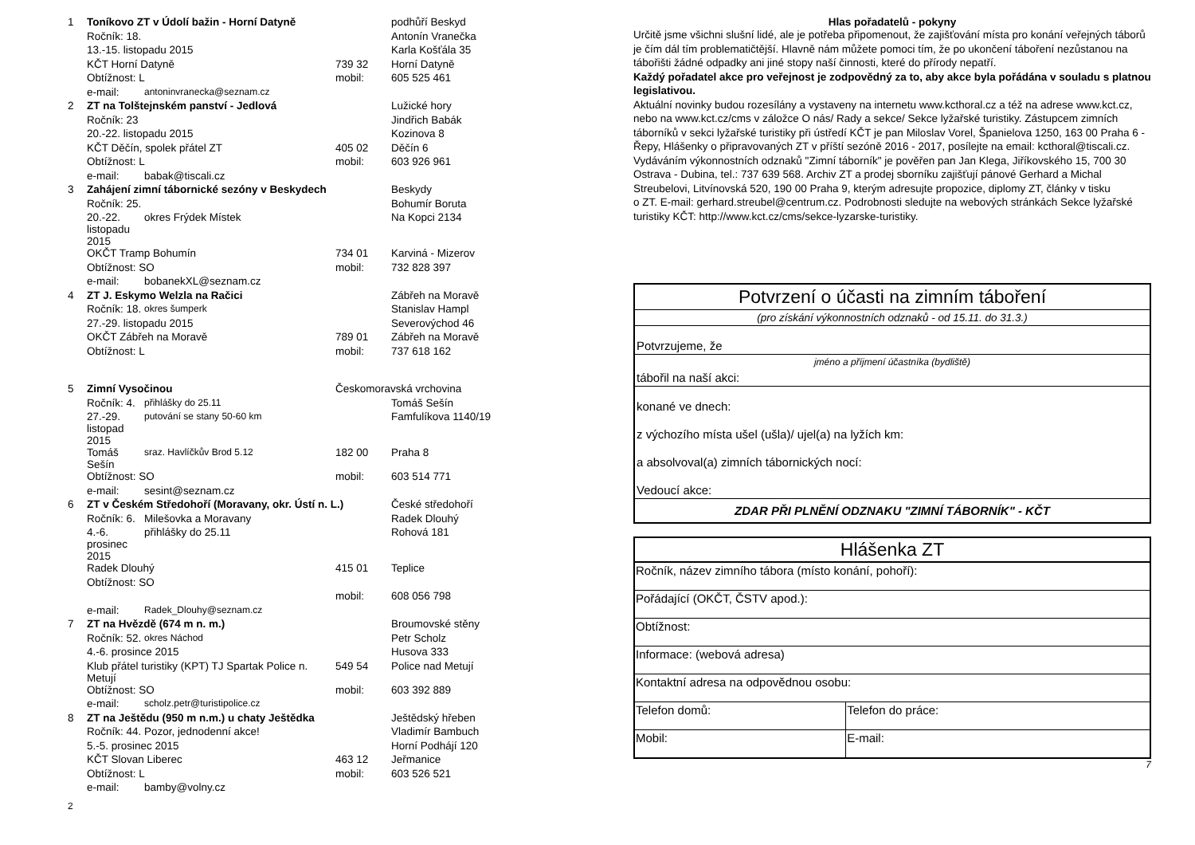| 1 | Toníkovo ZT v Údolí bažin - Horní Datyně | | | podhůří Beskyd |
| | Ročník: 18. | | | Antonín Vranečka |
| | 13.-15. listopadu 2015 | | | Karla Košťála 35 |
| | KČT Horní Datyně | | 739 32 | Horní Datyně |
| | Obtížnost: L | | mobil: | 605 525 461 |
| | e-mail: | antoninvranecka@seznam.cz | | |
| 2 | ZT na Tolštejnském panství - Jedlová | | | Lužické hory |
| | Ročník: 23 | | | Jindřich Babák |
| | 20.-22. listopadu 2015 | | | Kozinova 8 |
| | KČT Děčín, spolek přátel ZT | | 405 02 | Děčín 6 |
| | Obtížnost: L | | mobil: | 603 926 961 |
| | e-mail: | babak@tiscali.cz | | |
| 3 | Zahájení zimní tábornické sezóny v Beskydech | | | Beskydy |
| | Ročník: 25. | | | Bohumír Boruta |
| | 20.-22. listopadu 2015 | okres Frýdek Místek | | Na Kopci 2134 |
| | OKČT Tramp Bohumín | | 734 01 | Karviná - Mizerov |
| | Obtížnost: SO | | mobil: | 732 828 397 |
| | e-mail: | bobanekXL@seznam.cz | | |
| 4 | ZT J. Eskymo Welzla na Račici | | | Zábřeh na Moravě |
| | Ročník: 18. | okres šumperk | | Stanislav Hampl |
| | 27.-29. listopadu 2015 | | | Severovýchod 46 |
| | OKČT Zábřeh na Moravě | | 789 01 | Zábřeh na Moravě |
| | Obtížnost: L | | mobil: | 737 618 162 |
| 5 | Zimní Vysočinou | | Českomoravská vrchovina | |
| | Ročník: 4. | přihlášky do 25.11 | | Tomáš Sešín |
| | 27.-29. listopad 2015 | putování se stany 50-60 km | | Famfulíkova 1140/19 |
| | Tomáš Sešín | sraz. Havlíčkův Brod 5.12 | 182 00 | Praha 8 |
| | Obtížnost: SO | | mobil: | 603 514 771 |
| | e-mail: | sesint@seznam.cz | | |
| 6 | ZT v Českém Středohoří (Moravany, okr. Ústí n. L.) | | | České středohoří |
| | Ročník: 6. | Milešovka a Moravany | | Radek Dlouhý |
| | 4.-6. prosinec 2015 | přihlášky do 25.11 | | Rohová 181 |
| | Radek Dlouhý | | 415 01 | Teplice |
| | Obtížnost: SO | | | |
| | | | mobil: | 608 056 798 |
| | e-mail: | Radek_Dlouhy@seznam.cz | | |
| 7 | ZT na Hvězdě (674 m n. m.) | | | Broumovské stěny |
| | Ročník: 52. | okres Náchod | | Petr Scholz |
| | 4.-6. prosince 2015 | | | Husova 333 |
| | Klub přátel turistiky (KPT) TJ Spartak Police n. Metují | | 549 54 | Police nad Metují |
| | Obtížnost: SO | | mobil: | 603 392 889 |
| | e-mail: | scholz.petr@turistipolice.cz | | |
| 8 | ZT na Ještědu (950 m n.m.) u chaty Ještědka | | | Ještědský hřeben |
| | Ročník: 44. | Pozor, jednodenní akce! | | Vladimír Bambuch |
| | 5.-5. prosinec 2015 | | | Horní Podhájí 120 |
| | KČT Slovan Liberec | | 463 12 | Jeřmanice |
| | Obtížnost: L | | mobil: | 603 526 521 |
| | e-mail: | bamby@volny.cz | | |
2
Hlas pořadatelů - pokyny
Určitě jsme všichni slušní lidé, ale je potřeba připomenout, že zajišťování místa pro konání veřejných táborů je čím dál tím problematičtější. Hlavně nám můžete pomoci tím, že po ukončení táboření nezůstanou na tábořišti žádné odpadky ani jiné stopy naší činnosti, které do přírody nepatří.
Každý pořadatel akce pro veřejnost je zodpovědný za to, aby akce byla pořádána v souladu s platnou legislativou.
Aktuální novinky budou rozesílány a vystaveny na internetu www.kcthoral.cz a též na adrese www.kct.cz, nebo na www.kct.cz/cms v záložce O nás/ Rady a sekce/ Sekce lyžařské turistiky. Zástupcem zimních táborníků v sekci lyžařské turistiky při ústředí KČT je pan Miloslav Vorel, Španielova 1250, 163 00 Praha 6 - Řepy, Hlášenky o připravovaných ZT v příští sezóně 2016 - 2017, posílejte na email: kcthoral@tiscali.cz.
Vydáváním výkonnostních odznaků "Zimní táborník" je pověřen pan Jan Klega, Jiříkovského 15, 700 30 Ostrava - Dubina, tel.: 737 639 568. Archiv ZT a prodej sborníku zajišťují pánové Gerhard a Michal Streubelovi, Litvínovská 520, 190 00 Praha 9, kterým adresujte propozice, diplomy ZT, články v tisku
o ZT. E-mail: gerhard.streubel@centrum.cz. Podrobnosti sledujte na webových stránkách Sekce lyžařské turistiky KČT: http://www.kct.cz/cms/sekce-lyzarske-turistiky.
Potvrzení o účasti na zimním táboření
(pro získání výkonnostních odznaků - od 15.11. do 31.3.)
Potvrzujeme, že
jméno a příjmení účastníka (bydliště)
tábořil na naší akci:
konané ve dnech:
z výchozího místa ušel (ušla)/ ujel(a) na lyžích km:
a absolvoval(a) zimních tábornických nocí:
Vedoucí akce:
ZDAR PŘI PLNĚNÍ ODZNAKU "ZIMNÍ TÁBORNÍK" - KČT
| Hlášenka ZT | |
| --- | --- |
| Ročník, název zimního tábora (místo konání, pohoří): | |
| Pořádající (OKČT, ČSTV apod.): | |
| Obtížnost: | |
| Informace: (webová adresa) | |
| Kontaktní adresa na odpovědnou osobu: | |
| Telefon domů: | Telefon do práce: |
| Mobil: | E-mail: |
7